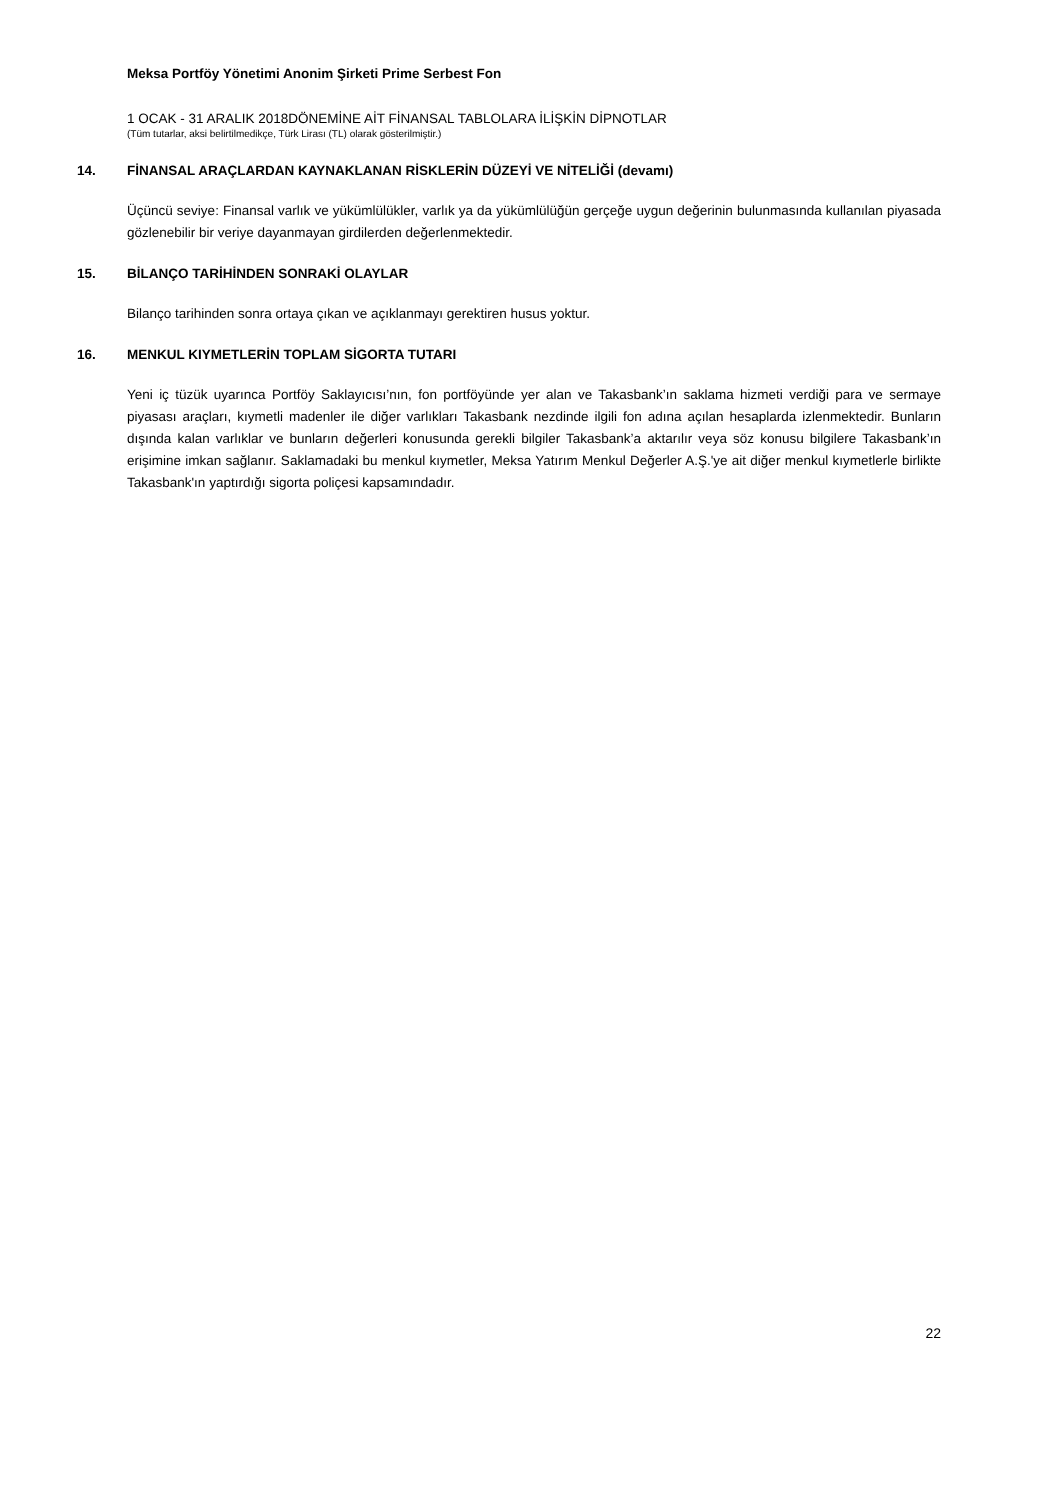Meksa Portföy Yönetimi Anonim Şirketi Prime Serbest Fon
1 OCAK - 31 ARALIK 2018DÖNEMİNE AİT FİNANSAL TABLOLARA İLİŞKİN DİPNOTLAR
(Tüm tutarlar, aksi belirtilmedikçe, Türk Lirası (TL) olarak gösterilmiştir.)
14. FİNANSAL ARAÇLARDAN KAYNAKLANAN RİSKLERİN DÜZEYİ VE NİTELİĞİ (devamı)
Üçüncü seviye: Finansal varlık ve yükümlülükler, varlık ya da yükümlülüğün gerçeğe uygun değerinin bulunmasında kullanılan piyasada gözlenebilir bir veriye dayanmayan girdilerden değerlenmektedir.
15. BİLANÇO TARİHİNDEN SONRAKİ OLAYLAR
Bilanço tarihinden sonra ortaya çıkan ve açıklanmayı gerektiren husus yoktur.
16. MENKUL KIYMETLERİN TOPLAM SİGORTA TUTARI
Yeni iç tüzük uyarınca Portföy Saklayıcısı’nın, fon portföyünde yer alan ve Takasbank’ın saklama hizmeti verdiği para ve sermaye piyasası araçları, kıymetli madenler ile diğer varlıkları Takasbank nezdinde ilgili fon adına açılan hesaplarda izlenmektedir. Bunların dışında kalan varlıklar ve bunların değerleri konusunda gerekli bilgiler Takasbank’a aktarılır veya söz konusu bilgilere Takasbank’ın erişimine imkan sağlanır. Saklamadaki bu menkul kıymetler, Meksa Yatırım Menkul Değerler A.Ş.'ye ait diğer menkul kıymetlerle birlikte Takasbank'ın yaptırdığı sigorta poliçesi kapsamındadır.
22